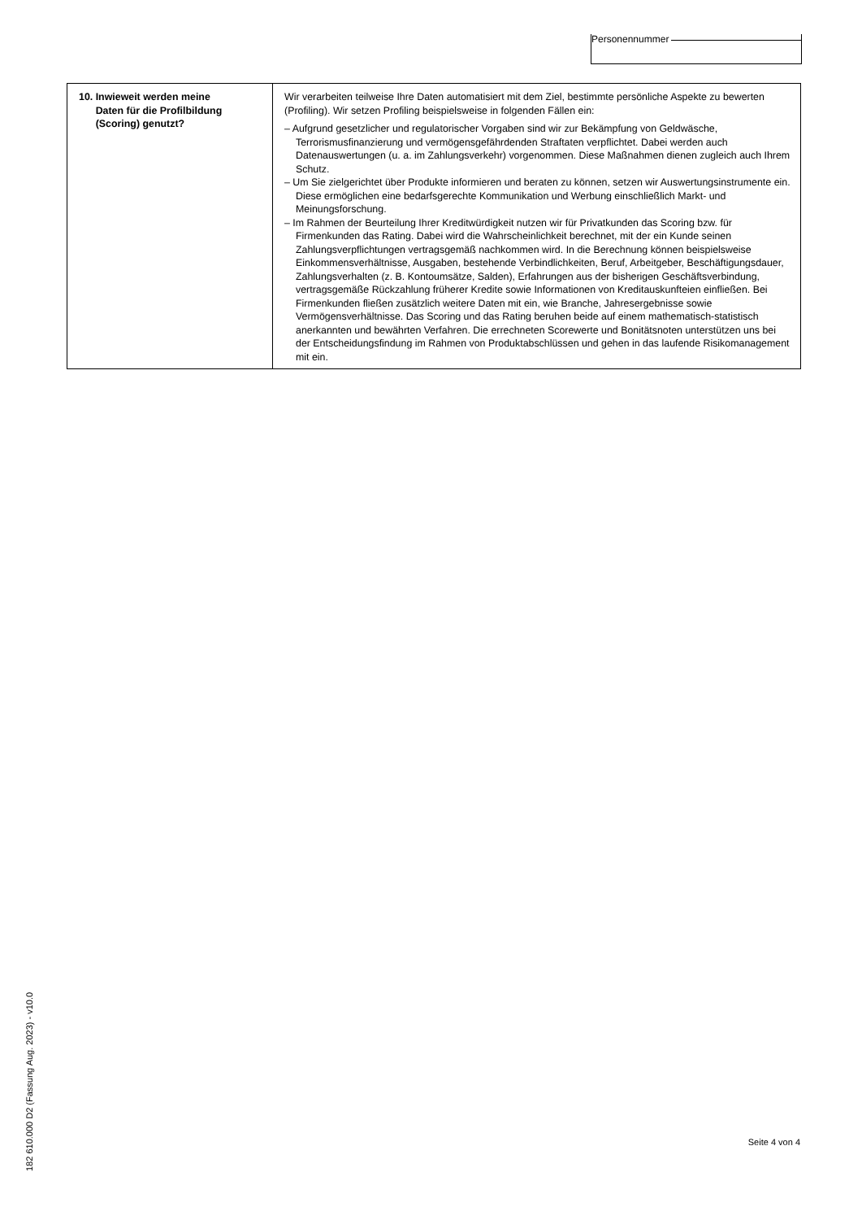Personennummer
| 10. Inwieweit werden meine Daten für die Profilbildung (Scoring) genutzt? | Wir verarbeiten teilweise Ihre Daten automatisiert mit dem Ziel, bestimmte persönliche Aspekte zu bewerten (Profiling). Wir setzen Profiling beispielsweise in folgenden Fällen ein: – Aufgrund gesetzlicher und regulatorischer Vorgaben sind wir zur Bekämpfung von Geldwäsche, Terrorismusfinanzierung und vermögensgefährdenden Straftaten verpflichtet. Dabei werden auch Datenauswertungen (u. a. im Zahlungsverkehr) vorgenommen. Diese Maßnahmen dienen zugleich auch Ihrem Schutz. – Um Sie zielgerichtet über Produkte informieren und beraten zu können, setzen wir Auswertungsinstrumente ein. Diese ermöglichen eine bedarfsgerechte Kommunikation und Werbung einschließlich Markt- und Meinungsforschung. – Im Rahmen der Beurteilung Ihrer Kreditwürdigkeit nutzen wir für Privatkunden das Scoring bzw. für Firmenkunden das Rating. Dabei wird die Wahrscheinlichkeit berechnet, mit der ein Kunde seinen Zahlungsverpflichtungen vertragsgemäß nachkommen wird. In die Berechnung können beispielsweise Einkommensverhältnisse, Ausgaben, bestehende Verbindlichkeiten, Beruf, Arbeitgeber, Beschäftigungsdauer, Zahlungsverhalten (z. B. Kontoumsätze, Salden), Erfahrungen aus der bisherigen Geschäftsverbindung, vertragsgemäße Rückzahlung früherer Kredite sowie Informationen von Kreditauskunfteien einfließen. Bei Firmenkunden fließen zusätzlich weitere Daten mit ein, wie Branche, Jahresergebnisse sowie Vermögensverhältnisse. Das Scoring und das Rating beruhen beide auf einem mathematisch-statistisch anerkannten und bewährten Verfahren. Die errechneten Scorewerte und Bonitätsnoten unterstützen uns bei der Entscheidungsfindung im Rahmen von Produktabschlüssen und gehen in das laufende Risikomanagement mit ein. |
182 610.000 D2 (Fassung Aug. 2023) - v10.0
Seite 4 von 4